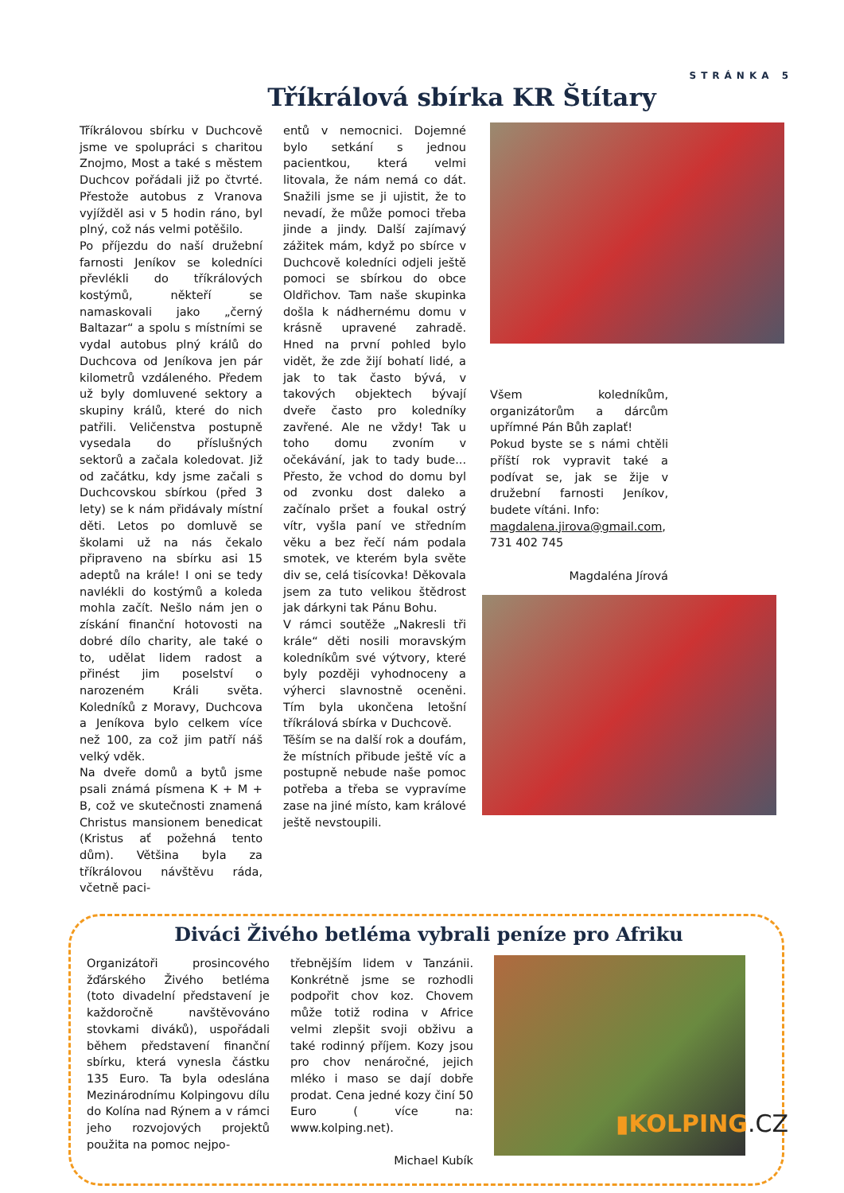STRÁNKA 5
Tříkrálová sbírka KR Štítary
Tříkrálovou sbírku v Duchcově jsme ve spolupráci s charitou Znojmo, Most a také s městem Duchcov pořádali již po čtvrté. Přestože autobus z Vranova vyjížděl asi v 5 hodin ráno, byl plný, což nás velmi potěšilo.
Po příjezdu do naší družební farnosti Jeníkov se koledníci převlékli do tříkrálových kostýmů, někteří se namaskovali jako „černý Baltazar“ a spolu s místními se vydal autobus plný králů do Duchcova od Jeníkova jen pár kilometrů vzdáleného. Předem už byly domluvené sektory a skupiny králů, které do nich patřili. Veličenstva postupně vysedala do příslušných sektorů a začala koledovat. Již od začátku, kdy jsme začali s Duchcovskou sbírkou (před 3 lety) se k nám přidávaly místní děti. Letos po domluvě se školami už na nás čekalo připraveno na sbírku asi 15 adeptů na krále! I oni se tedy navlékli do kostýmů a koleda mohla začít. Nešlo nám jen o získání finanční hotovosti na dobré dílo charity, ale také o to, udělat lidem radost a přinést jim poselství o narozeném Králi světa. Koledníků z Moravy, Duchcova a Jeníkova bylo celkem více než 100, za což jim patří náš velký vděk.
Na dveře domů a bytů jsme psali známá písmena K + M + B, což ve skutečnosti znamená Christus mansionem benedicat (Kristus ať požehná tento dům). Většina byla za tříkrálovou návštěvu ráda, včetně paci-
entů v nemocnici. Dojemné bylo setkání s jednou pacientkou, která velmi litovala, že nám nemá co dát. Snažili jsme se ji ujistit, že to nevadí, že může pomoci třeba jinde a jindy. Další zajímavý zážitek mám, když po sbírce v Duchcově koledníci odjeli ještě pomoci se sbírkou do obce Oldřichov. Tam naše skupinka došla k nádhernému domu v krásně upravené zahradě. Hned na první pohled bylo vidět, že zde žijí bohatí lidé, a jak to tak často bývá, v takových objektech bývají dveře často pro koledníky zavřené. Ale ne vždy! Tak u toho domu zvoním v očekávání, jak to tady bude... Přesto, že vchod do domu byl od zvonku dost daleko a začínalo pršet a foukal ostrý vítr, vyšla paní ve středním věku a bez řečí nám podala smotek, ve kterém byla světe div se, celá tisícovka! Děkovala jsem za tuto velikou štědrost jak dárkyni tak Pánu Bohu.
V rámci soutěže „Nakresli tři krále“ děti nosili moravským koledníkům své výtvory, které byly později vyhodnoceny a výherci slavnostně oceněni. Tím byla ukončena letošní tříkrálová sbírka v Duchcově.
Těším se na další rok a doufám, že místních přibude ještě víc a postupně nebude naše pomoc potřeba a třeba se vypravíme zase na jiné místo, kam králové ještě nevstoupili.
Všem koledníkům, organizátorům a dárcům upřímné Pán Bůh zaplať!
Pokud byste se s námi chtěli příští rok vypravit také a podívat se, jak se žije v družební farnosti Jeníkov, budete vítáni. Info:
magdalena.jirova@gmail.com, 731 402 745
Magdaléna Jírová
Diváci Živého betléma vybrali peníze pro Afriku
Organizátoři prosincového žďárského Živého betléma (toto divadelní představení je každoročně navštěvováno stovkami diváků), uspořádali během představení finanční sbírku, která vynesla částku 135 Euro. Ta byla odeslána Mezinárodnímu Kolpingovu dílu do Kolína nad Rýnem a v rámci jeho rozvojových projektů použita na pomoc nejpo-
třebnějším lidem v Tanzánii. Konkrétně jsme se rozhodli podpořit chov koz. Chovem může totiž rodina v Africe velmi zlepšit svoji obživu a také rodinný příjem. Kozy jsou pro chov nenáročné, jejich mléko i maso se dají dobře prodat. Cena jedné kozy činí 50 Euro ( více na: www.kolping.net).
Michael Kubík
▮KOLPING.CZ